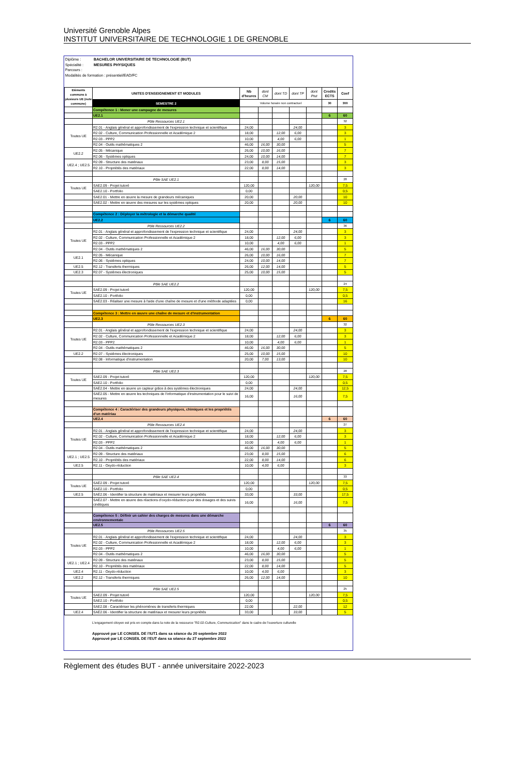Université Grenoble Alpes
INSTITUT UNIVERSITAIRE DE TECHNOLOGIE 1 DE GRENOBLE
Diplôme : BACHELOR UNIVERSITAIRE DE TECHNOLOGIE (BUT)
Spécialité : MESURES PHYSIQUES
Parcours :
Modalités de formation : présentiel/EAD/FC
| Eléments communs à plusieurs UE (note commune) | UNITES D'ENSEIGNEMENT ET MODULES | Nb d'heures | dont CM | dont TD | dont TP | dont Ptut | Credits ECTS | Coef |
| | SEMESTRE 2 | Volume horaire non contractuel | | | | | 30 | 300 |
| | Compétence 1 : Mener une campagne de mesures | | | | | | | |
| | UE2.1 | | | | | | 6 | 60 |
| | Pôle Ressources UE2.1 | | | | | | | 32 |
| Toutes UE | R2.01 - Anglais général et approfondissement de l'expression technique et scientifique | 24,00 | | | 24,00 | | | 3 |
| | R2.02 - Culture, Communication Professionnelle et Académique 2 | 18,00 | | 12,00 | 6,00 | | | 3 |
| | R2.03 - PPP2 | 10,00 | | 4,00 | 6,00 | | | 1 |
| | R2.04 - Outils mathématiques 2 | 46,00 | 16,00 | 30,00 | | | | 5 |
| UE2.2 | R2.05 - Mécanique | 26,00 | 10,00 | 16,00 | | | | 7 |
| | R2.06 - Systèmes optiques | 24,00 | 10,00 | 14,00 | | | | 7 |
| UE2.4 ; UE2.5 | R2.09 - Structure des matériaux | 23,00 | 8,00 | 15,00 | | | | 3 |
| | R2.10 - Propriétés des matériaux | 22,00 | 8,00 | 14,00 | | | | 3 |
| | Pôle SAE UE2.1 | | | | | | | 28 |
| Toutes UE | SAE2.09 - Projet tutoré | 120,00 | | | | 120,00 | | 7,5 |
| | SAE2.10 - Portfolio | 0,00 | | | | | | 0,5 |
| | SAE2.01 - Mettre en œuvre la mesure de grandeurs mécaniques | 20,00 | | | 20,00 | | | 10 |
| | SAE2.02 - Mettre en œuvre des mesures sur les systèmes optiques | 20,00 | | | 20,00 | | | 10 |
| | Compétence 2 : Déployer la métrologie et la démarche qualité | | | | | | | |
| | UE2.2 | | | | | | 6 | 60 |
| | Pôle Ressources UE2.2 | | | | | | | 36 |
| Toutes UE | R2.01 - Anglais général et approfondissement de l'expression technique et scientifique | 24,00 | | | 24,00 | | | 3 |
| | R2.02 - Culture, Communication Professionnelle et Académique 2 | 18,00 | | 12,00 | 6,00 | | | 3 |
| | R2.03 - PPP2 | 10,00 | | 4,00 | 6,00 | | | 1 |
| | R2.04 - Outils mathématiques 2 | 46,00 | 16,00 | 30,00 | | | | 5 |
| UE2.1 | R2.05 - Mécanique | 26,00 | 10,00 | 16,00 | | | | 7 |
| | R2.06 - Systèmes optiques | 24,00 | 10,00 | 14,00 | | | | 7 |
| UE2.5 | R2.12 - Transferts thermiques | 26,00 | 12,00 | 14,00 | | | | 5 |
| UE2.3 | R2.07 - Systèmes électroniques | 25,00 | 10,00 | 15,00 | | | | 5 |
| | Pôle SAE UE2.2 | | | | | | | 24 |
| Toutes UE | SAÉ2.09 - Projet tutoré | 120,00 | | | | 120,00 | | 7,5 |
| | SAÉ2.10 - Portfolio | 0,00 | | | | | | 0,5 |
| | SAÉ2.03 - Réaliser une mesure à l'aide d'une chaîne de mesure et d'une méthode adaptées | 0,00 | | | | | | 16 |
| | Compétence 3 : Mettre en œuvre une chaîne de mesure et d'instrumentation | | | | | | | |
| | UE2.3 | | | | | | 6 | 60 |
| | Pôle Ressources UE2.3 | | | | | | | 32 |
| Toutes UE | R2.01 - Anglais général et approfondissement de l'expression technique et scientifique | 24,00 | | | 24,00 | | | 3 |
| | R2.02 - Culture, Communication Professionnelle et Académique 2 | 18,00 | | 12,00 | 6,00 | | | 3 |
| | R2.03 - PPP2 | 10,00 | | 4,00 | 6,00 | | | 1 |
| | R2.04 - Outils mathématiques 2 | 46,00 | 16,00 | 30,00 | | | | 5 |
| UE2.2 | R2.07 - Systèmes électroniques | 25,00 | 10,00 | 15,00 | | | | 10 |
| | R2.08 - Informatique d'instrumentation | 20,00 | 7,00 | 13,00 | | | | 10 |
| | Pôle SAE UE2.3 | | | | | | | 28 |
| Toutes UE | SAE2.09 - Projet tutoré | 120,00 | | | | 120,00 | | 7,5 |
| | SAE2.10 - Portfolio | 0,00 | | | | | | 0,5 |
| | SAÉ2.04 - Mettre en œuvre un capteur grâce à des systèmes électroniques | 24,00 | | | 24,00 | | | 12,5 |
| | SAÉ2.05 - Mettre en œuvre les techniques de l'informatique d'instrumentation pour le suivi de mesures | 16,00 | | | 16,00 | | | 7,5 |
| | Compétence 4 : Caractériser des grandeurs physiques, chimiques et les propriétés d'un matériau | | | | | | | |
| | UE2.4 | | | | | | 6 | 60 |
| | Pôle Ressources UE2.4 | | | | | | | 27 |
| Toutes UE | R2.01 - Anglais général et approfondissement de l'expression technique et scientifique | 24,00 | | | 24,00 | | | 3 |
| | R2.02 - Culture, Communication Professionnelle et Académique 2 | 18,00 | | 12,00 | 6,00 | | | 3 |
| | R2.03 - PPP2 | 10,00 | | 4,00 | 6,00 | | | 1 |
| | R2.04 - Outils mathématiques 2 | 46,00 | 16,00 | 30,00 | | | | 5 |
| UE2.1 ; UE2.5 | R2.09 - Structure des matériaux | 23,00 | 8,00 | 15,00 | | | | 6 |
| | R2.10 - Propriétés des matériaux | 22,00 | 8,00 | 14,00 | | | | 6 |
| UE2.5 | R2.11 - Oxydo-réduction | 10,00 | 4,00 | 6,00 | | | | 3 |
| | Pôle SAE UE2.4 | | | | | | | 33 |
| Toutes UE | SAÉ2.09 - Projet tutoré | 120,00 | | | | 120,00 | | 7,5 |
| | SAÉ2.10 - Portfolio | 0,00 | | | | | | 0,5 |
| UE2.5 | SAÉ2.06 - Identifier la structure de matériaux et mesurer leurs propriétés | 33,00 | | | 33,00 | | | 17,5 |
| | SAÉ2.07 - Mettre en œuvre des réactions d'oxydo-réduction pour des dosages et des suivis cinétiques | 16,00 | | | 16,00 | | | 7,5 |
| | Compétence 5 : Définir un cahier des charges de mesures dans une démarche environnementale | | | | | | | |
| | UE2.5 | | | | | | 6 | 60 |
| | Pôle Ressources UE2.5 | | | | | | | 35 |
| Toutes UE | R2.01 - Anglais général et approfondissement de l'expression technique et scientifique | 24,00 | | | 24,00 | | | 3 |
| | R2.02 - Culture, Communication Professionnelle et Académique 2 | 18,00 | | 12,00 | 6,00 | | | 3 |
| | R2.03 - PPP2 | 10,00 | | 4,00 | 6,00 | | | 1 |
| | R2.04 - Outils mathématiques 2 | 46,00 | 16,00 | 30,00 | | | | 5 |
| UE2.1 ; UE2.4 | R2.09 - Structure des matériaux | 23,00 | 8,00 | 15,00 | | | | 5 |
| | R2.10 - Propriétés des matériaux | 22,00 | 8,00 | 14,00 | | | | 5 |
| UE2.4 | R2.11 - Oxydo-réduction | 10,00 | 4,00 | 6,00 | | | | 3 |
| UE2.2 | R2.12 - Transferts thermiques | 26,00 | 12,00 | 14,00 | | | | 10 |
| | Pôle SAE UE2.5 | | | | | | | 25 |
| Toutes UE | SAE2.09 - Projet tutoré | 120,00 | | | | 120,00 | | 7,5 |
| | SAE2.10 - Portfolio | 0,00 | | | | | | 0,5 |
| | SAE2.08 - Caractériser les phénomènes de transferts thermiques | 22,00 | | | 22,00 | | | 12 |
| UE2.4 | SAÉ2.06 - Identifier la structure de matériaux et mesurer leurs propriétés | 33,00 | | | 33,00 | | | 5 |
L'engagement citoyen est pris en compte dans la note de la ressource "R2.02-Culture, Communication" dans le cadre de l'ouverture culturelle
Approuvé par LE CONSEIL DE l'IUT1 dans sa séance du 20 septembre 2022
Approuvé par LE CONSEIL DE l'EUT dans sa séance du 27 septembre 2022
Règlement des études BUT - année universitaire 2022-2023